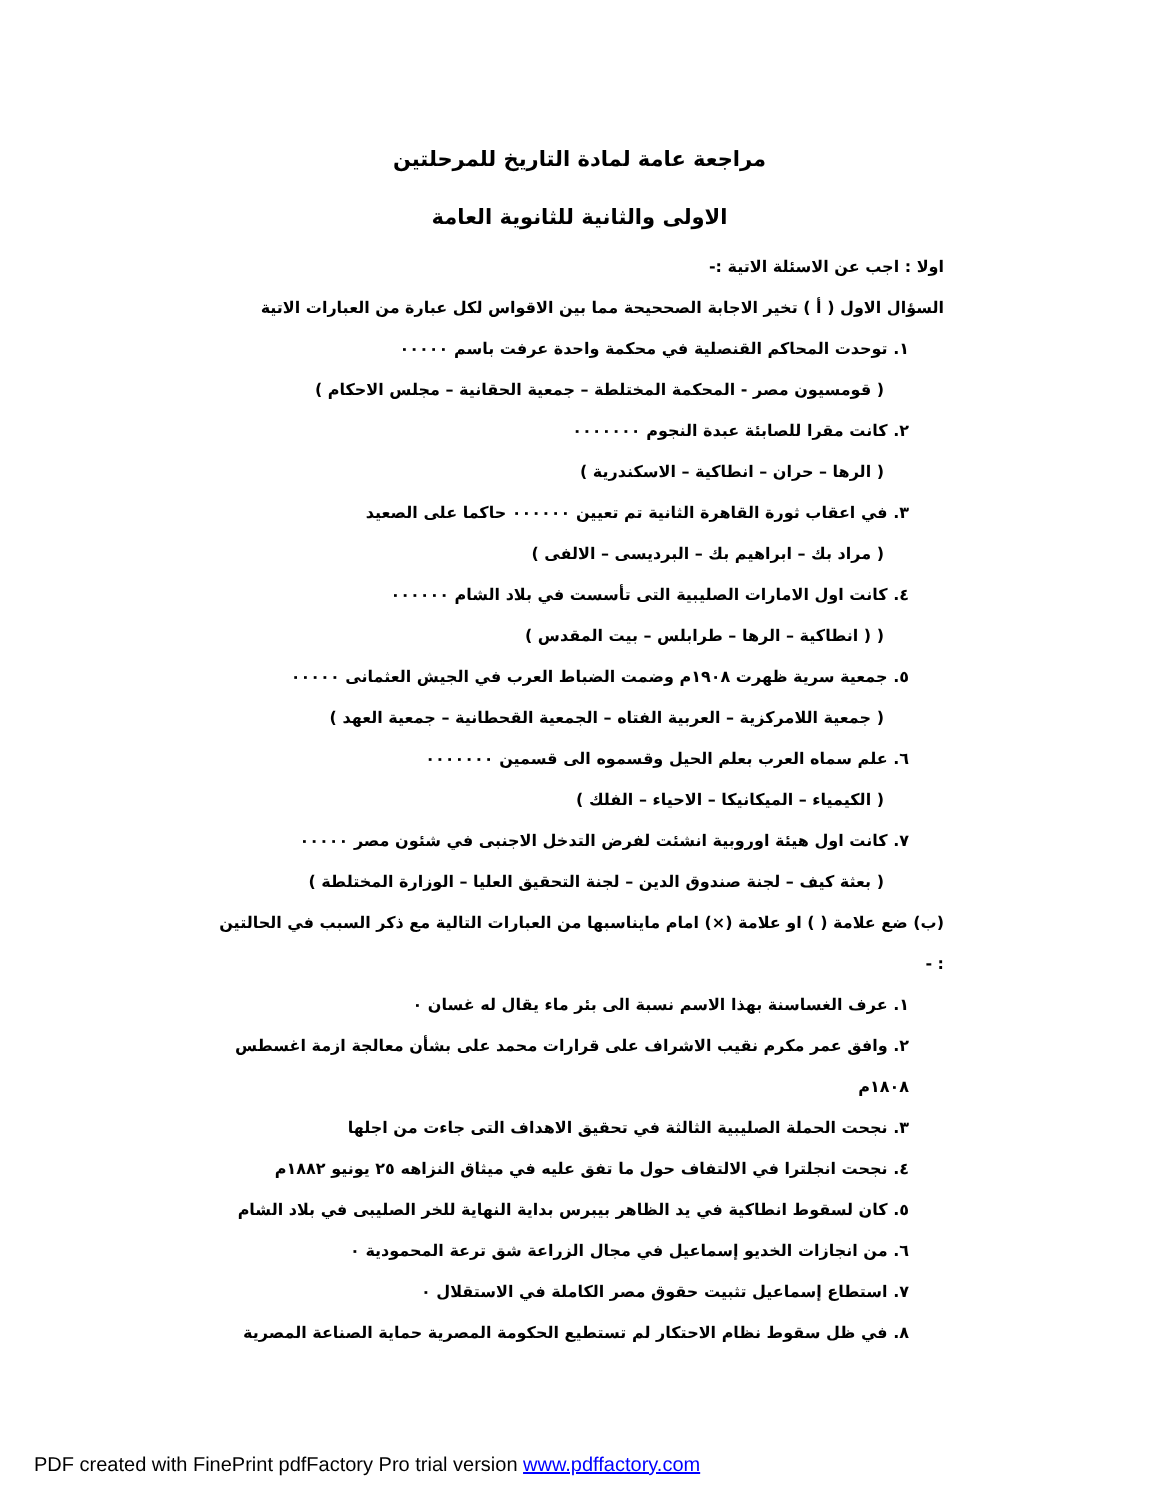مراجعة عامة لمادة التاريخ للمرحلتين
الاولى والثانية للثانوية العامة
اولا : اجب عن الاسئلة الاتية :-
السؤال الاول ( أ ) تخير الاجابة الصححيحة مما بين الاقواس لكل عبارة من العبارات الاتية
١. توحدت المحاكم القنصلية في محكمة واحدة عرفت باسم ٠٠٠٠٠
( قومسيون مصر - المحكمة المختلطة – جمعية الحقانية – مجلس الاحكام )
٢. كانت مقرا للصابئة عبدة النجوم ٠٠٠٠٠٠٠
( الرها – حران – انطاكية – الاسكندرية )
٣. في اعقاب ثورة القاهرة الثانية تم تعيين ٠٠٠٠٠٠ حاكما على الصعيد
( مراد بك – ابراهيم بك – البرديسى – الالفى )
٤. كانت اول الامارات الصليبية التى تأسست في بلاد الشام ٠٠٠٠٠٠
( ( انطاكية – الرها – طرابلس – بيت المقدس )
٥. جمعية سرية ظهرت ١٩٠٨م وضمت الضباط العرب في الجيش العثمانى ٠٠٠٠٠
( جمعية اللامركزية – العربية الفتاه – الجمعية القحطانية – جمعية العهد )
٦. علم سماه العرب بعلم الحيل وقسموه الى قسمين ٠٠٠٠٠٠٠
( الكيمياء – الميكانيكا – الاحياء – الفلك )
٧. كانت اول هيئة اوروبية انشئت لفرض التدخل الاجنبى في شئون مصر ٠٠٠٠٠
( بعثة كيف – لجنة صندوق الدين – لجنة التحقيق العليا – الوزارة المختلطة )
(ب) ضع علامة ( ) او علامة (×) امام مايناسبها من العبارات التالية مع ذكر السبب في الحالتين : -
١. عرف الغساسنة بهذا الاسم نسبة الى بئر ماء يقال له غسان ٠
٢. وافق عمر مكرم نقيب الاشراف على قرارات محمد على بشأن معالجة ازمة اغسطس ١٨٠٨م
٣. نجحت الحملة الصليبية الثالثة في تحقيق الاهداف التى جاءت من اجلها
٤. نجحت انجلترا في الالتفاف حول ما تفق عليه في ميثاق النزاهه ٢٥ يونيو ١٨٨٢م
٥. كان لسقوط انطاكية في يد الظاهر بيبرس بداية النهاية للخر الصليبى في بلاد الشام
٦. من انجازات الخديو إسماعيل في مجال الزراعة شق ترعة المحمودية ٠
٧. استطاع إسماعيل تثبيت حقوق مصر الكاملة في الاستقلال ٠
٨. في ظل سقوط نظام الاحتكار لم تستطيع الحكومة المصرية حماية الصناعة المصرية
PDF created with FinePrint pdfFactory Pro trial version www.pdffactory.com